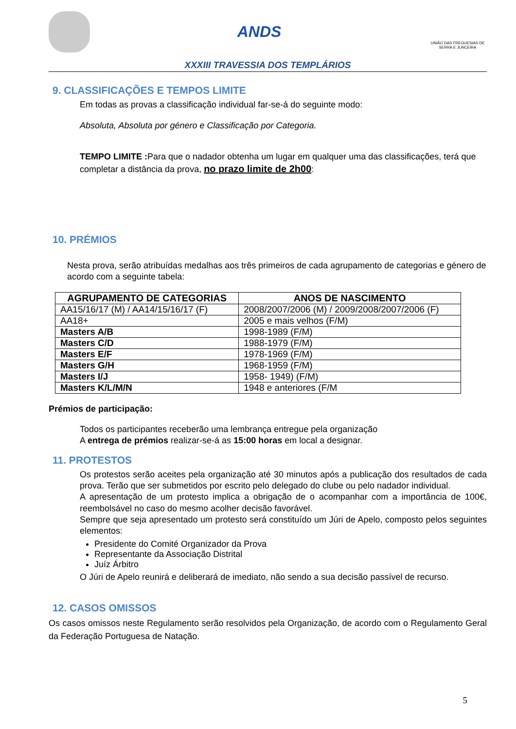ANDS
UNIÃO DAS FREGUESIAS DE SERRA E JUNCEIRA
XXXIII TRAVESSIA DOS TEMPLÁRIOS
9. CLASSIFICAÇÕES E TEMPOS LIMITE
Em todas as provas a classificação individual far-se-á do seguinte modo:
Absoluta, Absoluta por género e Classificação por Categoria.
TEMPO LIMITE : Para que o nadador obtenha um lugar em qualquer uma das classificações, terá que completar a distância da prova, no prazo limite de 2h00:
10. PRÉMIOS
Nesta prova, serão atribuídas medalhas aos três primeiros de cada agrupamento de categorias e género de acordo com a seguinte tabela:
| AGRUPAMENTO DE CATEGORIAS | ANOS DE NASCIMENTO |
| --- | --- |
| AA15/16/17 (M) / AA14/15/16/17 (F) | 2008/2007/2006 (M) / 2009/2008/2007/2006 (F) |
| AA18+ | 2005 e mais velhos (F/M) |
| Masters A/B | 1998-1989 (F/M) |
| Masters C/D | 1988-1979 (F/M) |
| Masters E/F | 1978-1969 (F/M) |
| Masters G/H | 1968-1959 (F/M) |
| Masters I/J | 1958- 1949) (F/M) |
| Masters K/L/M/N | 1948 e anteriores (F/M |
Prémios de participação:
Todos os participantes receberão uma lembrança entregue pela organização
A entrega de prémios realizar-se-á as 15:00 horas em local a designar.
11. PROTESTOS
Os protestos serão aceites pela organização até 30 minutos após a publicação dos resultados de cada prova. Terão que ser submetidos por escrito pelo delegado do clube ou pelo nadador individual.
A apresentação de um protesto implica a obrigação de o acompanhar com a importância de 100€, reembolsável no caso do mesmo acolher decisão favorável.
Sempre que seja apresentado um protesto será constituído um Júri de Apelo, composto pelos seguintes elementos:
Presidente do Comité Organizador da Prova
Representante da Associação Distrital
Juíz Árbitro
O Júri de Apelo reunirá e deliberará de imediato, não sendo a sua decisão passível de recurso.
12. CASOS OMISSOS
Os casos omissos neste Regulamento serão resolvidos pela Organização, de acordo com o Regulamento Geral da Federação Portuguesa de Natação.
5